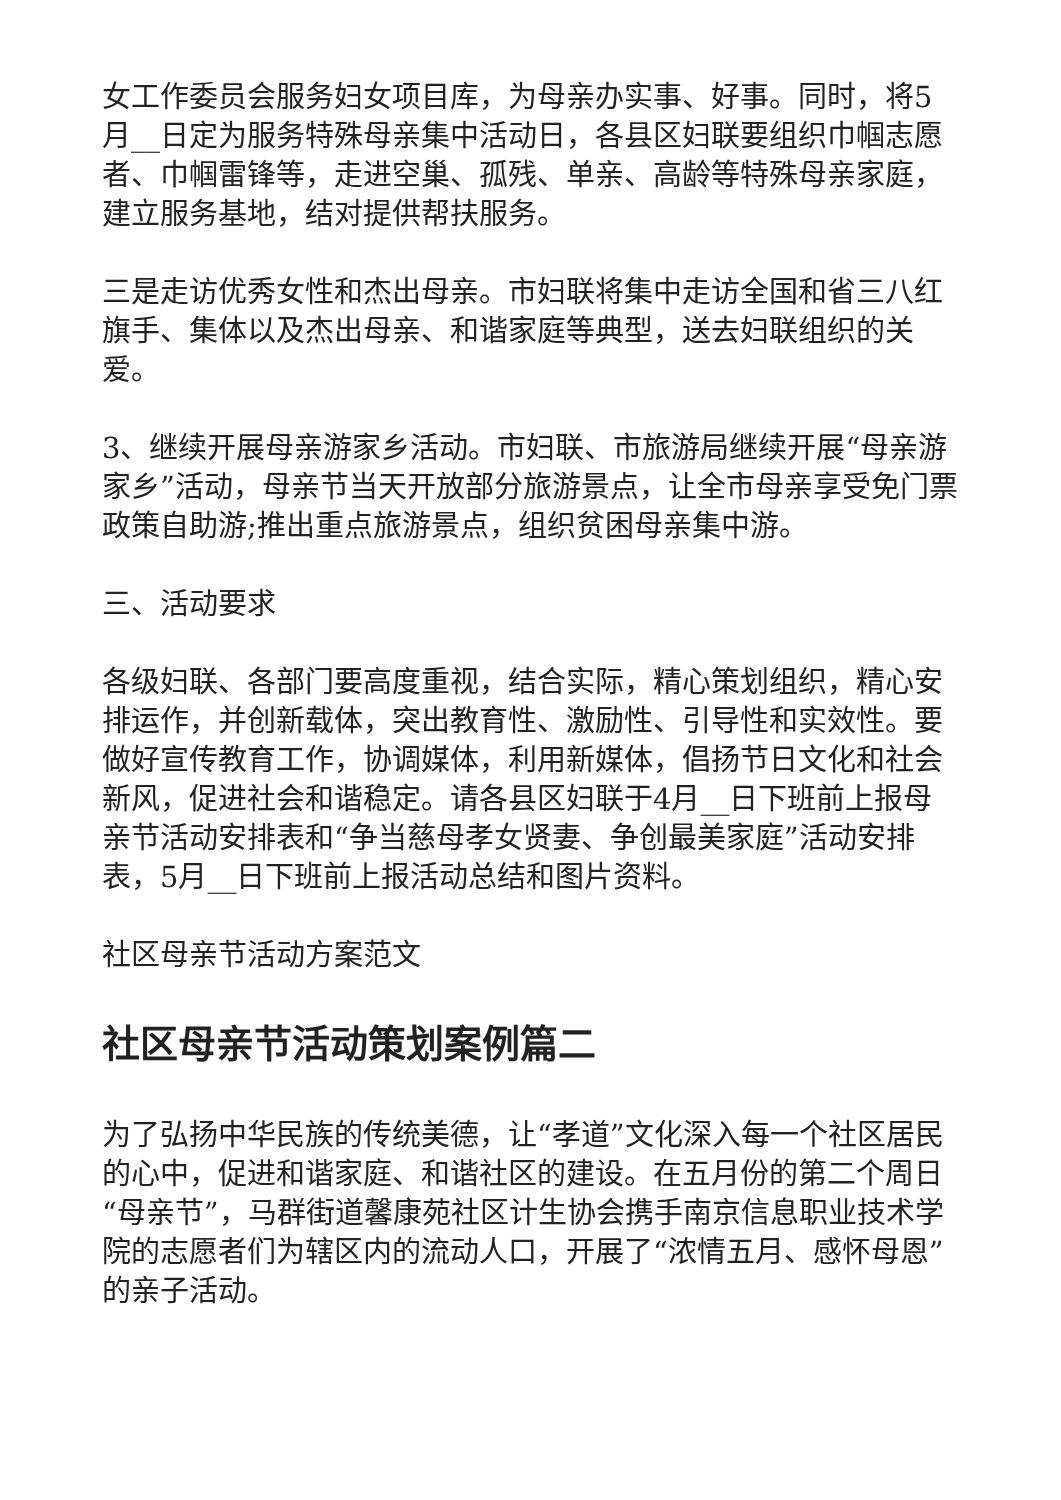女工作委员会服务妇女项目库，为母亲办实事、好事。同时，将5月__日定为服务特殊母亲集中活动日，各县区妇联要组织巾帼志愿者、巾帼雷锋等，走进空巢、孤残、单亲、高龄等特殊母亲家庭，建立服务基地，结对提供帮扶服务。
三是走访优秀女性和杰出母亲。市妇联将集中走访全国和省三八红旗手、集体以及杰出母亲、和谐家庭等典型，送去妇联组织的关爱。
3、继续开展母亲游家乡活动。市妇联、市旅游局继续开展“母亲游家乡”活动，母亲节当天开放部分旅游景点，让全市母亲享受免门票政策自助游;推出重点旅游景点，组织贫困母亲集中游。
三、活动要求
各级妇联、各部门要高度重视，结合实际，精心策划组织，精心安排运作，并创新载体，突出教育性、激励性、引导性和实效性。要做好宣传教育工作，协调媒体，利用新媒体，倡扬节日文化和社会新风，促进社会和谐稳定。请各县区妇联于4月__日下班前上报母亲节活动安排表和“争当慈母孝女贤妻、争创最美家庭”活动安排表，5月__日下班前上报活动总结和图片资料。
社区母亲节活动方案范文
社区母亲节活动策划案例篇二
为了弘扬中华民族的传统美德，让“孝道”文化深入每一个社区居民的心中，促进和谐家庭、和谐社区的建设。在五月份的第二个周日“母亲节”，马群街道馨康苑社区计生协会携手南京信息职业技术学院的志愿者们为辖区内的流动人口，开展了“浓情五月、感怀母恩”的亲子活动。